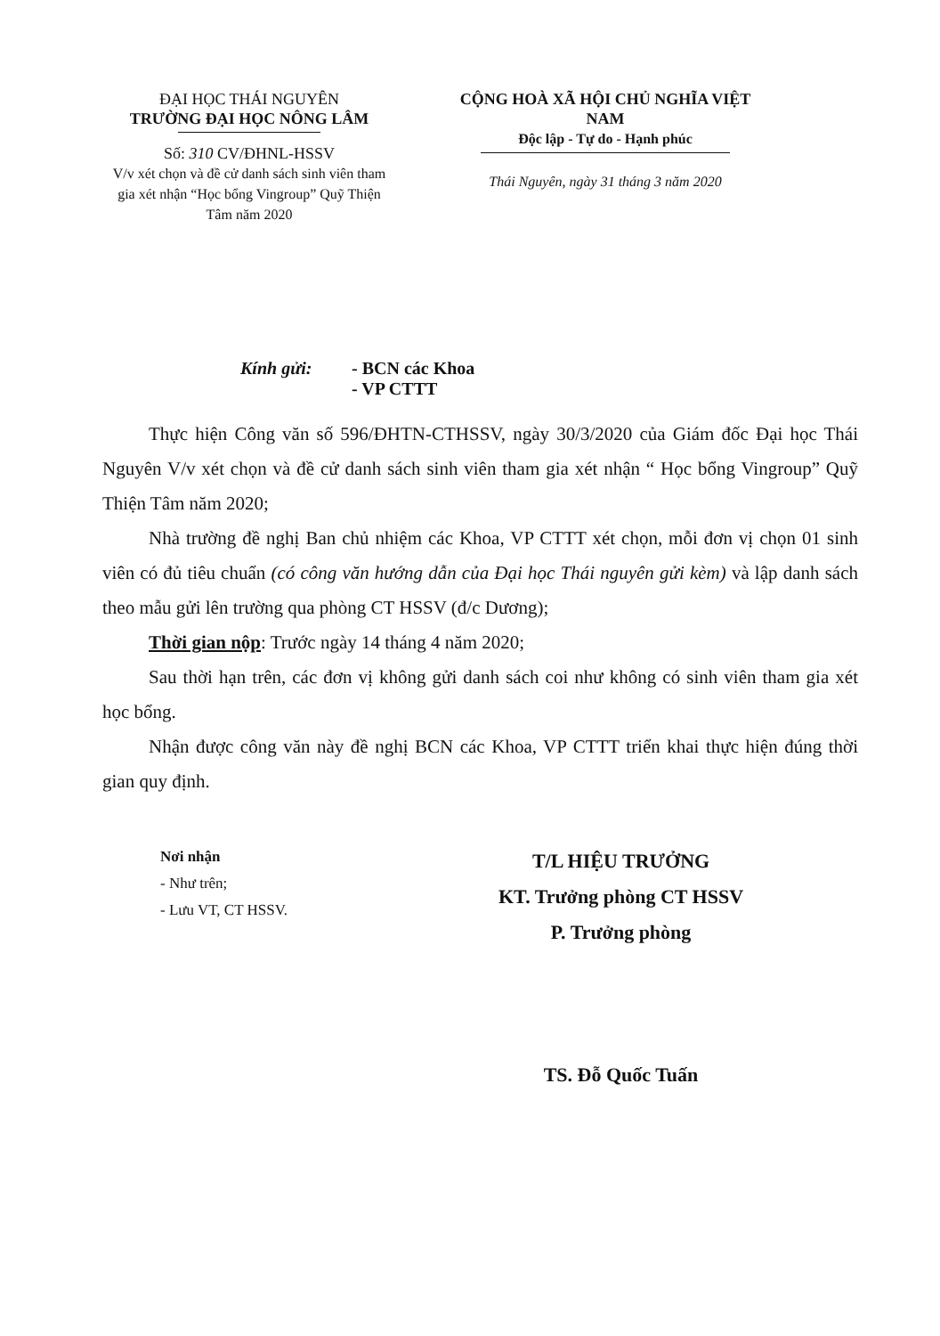ĐẠI HỌC THÁI NGUYÊN
TRƯỜNG ĐẠI HỌC NÔNG LÂM
Số: 310 CV/ĐHNL-HSSV
V/v xét chọn và đề cử danh sách sinh viên tham gia xét nhận “Học bổng Vingroup” Quỹ Thiện Tâm năm 2020
CỘNG HOÀ XÃ HỘI CHỦ NGHĨA VIỆT NAM
Độc lập - Tự do - Hạnh phúc
Thái Nguyên, ngày 31 tháng 3 năm 2020
Kính gửi: - BCN các Khoa
- VP CTTT
Thực hiện Công văn số 596/ĐHTN-CTHSSV, ngày 30/3/2020 của Giám đốc Đại học Thái Nguyên V/v xét chọn và đề cử danh sách sinh viên tham gia xét nhận “ Học bổng Vingroup” Quỹ Thiện Tâm năm 2020;
Nhà trường đề nghị Ban chủ nhiệm các Khoa, VP CTTT xét chọn, mỗi đơn vị chọn 01 sinh viên có đủ tiêu chuẩn (có công văn hướng dẫn của Đại học Thái nguyên gửi kèm) và lập danh sách theo mẫu gửi lên trường qua phòng CT HSSV (đ/c Dương);
Thời gian nộp: Trước ngày 14 tháng 4 năm 2020;
Sau thời hạn trên, các đơn vị không gửi danh sách coi như không có sinh viên tham gia xét học bổng.
Nhận được công văn này đề nghị BCN các Khoa, VP CTTT triển khai thực hiện đúng thời gian quy định.
Nơi nhận
- Như trên;
- Lưu VT, CT HSSV.
T/L HIỆU TRƯỞNG
KT. Trưởng phòng CT HSSV
P. Trưởng phòng
TS. Đỗ Quốc Tuấn